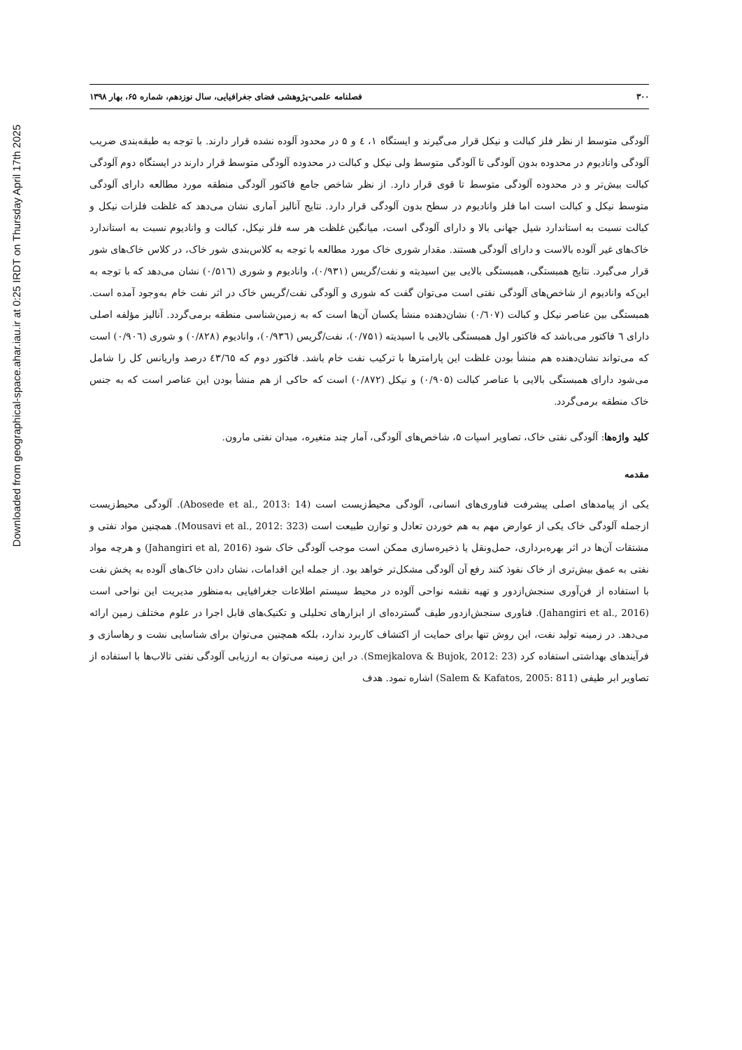Downloaded from geographical-space.ahar.iau.ir at 0:25 IRDT on Thursday April 17th 2025
۳۰۰ فصلنامه علمی-پژوهشی فضای جغرافیایی، سال نوزدهم، شماره ۶۵، بهار ۱۳۹۸
آلودگی متوسط از نظر فلز کبالت و نیکل قرار می‌گیرند و ایستگاه ۱، ٤ و ۵ در محدود آلوده نشده قرار دارند. با توجه به طبقه‌بندی ضریب آلودگی وانادیوم در محدوده بدون آلودگی تا آلودگی متوسط ولی نیکل و کبالت در محدوده آلودگی متوسط قرار دارند در ایستگاه دوم آلودگی کبالت بیش‌تر و در محدوده آلودگی متوسط تا قوی قرار دارد. از نظر شاخص جامع فاکتور آلودگی منطقه مورد مطالعه دارای آلودگی متوسط نیکل و کبالت است اما فلز وانادیوم در سطح بدون آلودگی قرار دارد. نتایج آنالیز آماری نشان می‌دهد که غلظت فلزات نیکل و کبالت نسبت به استاندارد شیل جهانی بالا و دارای آلودگی است، میانگین غلظت هر سه فلز نیکل، کبالت و وانادیوم نسبت به استاندارد خاک‌های غیر آلوده بالاست و دارای آلودگی هستند. مقدار شوری خاک مورد مطالعه با توجه به کلاس‌بندی شور خاک، در کلاس خاک‌های شور قرار می‌گیرد. نتایج همبستگی، همبستگی بالایی بین اسیدیته و نفت/گریس (۰/۹۳۱)، وانادیوم و شوری (۰/۵۱٦) نشان می‌دهد که با توجه به این‌که وانادیوم از شاخص‌های آلودگی نفتی است می‌توان گفت که شوری و آلودگی نفت/گریس خاک در اثر نفت خام به‌وجود آمده است. همبستگی بین عناصر نیکل و کبالت (۰/٦۰۷) نشان‌دهنده منشأ یکسان آن‌ها است که به زمین‌شناسی منطقه برمی‌گردد. آنالیز مؤلفه اصلی دارای ٦ فاکتور می‌باشد که فاکتور اول همبستگی بالایی با اسیدیته (۰/۷۵۱)، نفت/گریس (۰/۹۳٦)، وانادیوم (۰/۸۲۸) و شوری (۰/۹۰٦) است که می‌تواند نشان‌دهنده هم منشأ بودن غلظت این پارامترها با ترکیب نفت خام باشد. فاکتور دوم که ٤۳/٦۵ درصد واریانس کل را شامل می‌شود دارای همبستگی بالایی با عناصر کبالت (۰/۹۰۵) و نیکل (۰/۸۷۲) است که حاکی از هم منشأ بودن این عناصر است که به جنس خاک منطقه برمی‌گردد.
کلید واژه‌ها: آلودگی نفتی خاک، تصاویر اسپات ۵، شاخص‌های آلودگی، آمار چند متغیره، میدان نفتی مارون.
مقدمه
یکی از پیامدهای اصلی پیشرفت فناوری‌های انسانی، آلودگی محیط‌زیست است (Abosede et al., 2013: 14). آلودگی محیط‌زیست ازجمله آلودگی خاک یکی از عوارض مهم به هم خوردن تعادل و توازن طبیعت است (Mousavi et al., 2012: 323). همچنین مواد نفتی و مشتقات آن‌ها در اثر بهره‌برداری، حمل‌ونقل یا ذخیره‌سازی ممکن است موجب آلودگی خاک شود (Jahangiri et al, 2016) و هرچه مواد نفتی به عمق بیش‌تری از خاک نفوذ کنند رفع آن آلودگی مشکل‌تر خواهد بود. از جمله این اقدامات، نشان دادن خاک‌های آلوده به پخش نفت با استفاده از فن‌آوری سنجش‌ازدور و تهیه نقشه نواحی آلوده در محیط سیستم اطلاعات جغرافیایی به‌منظور مدیریت این نواحی است (Jahangiri et al., 2016). فناوری سنجش‌ازدور طیف گسترده‌ای از ابزارهای تحلیلی و تکنیک‌های قابل اجرا در علوم مختلف زمین ارائه می‌دهد. در زمینه تولید نفت، این روش تنها برای حمایت از اکتشاف کاربرد ندارد، بلکه همچنین می‌توان برای شناسایی نشت و رهاسازی و فرآیندهای بهداشتی استفاده کرد (Smejkalova & Bujok, 2012: 23). در این زمینه می‌توان به ارزیابی آلودگی نفتی تالاب‌ها با استفاده از تصاویر ابر طیفی (Salem & Kafatos, 2005: 811) اشاره نمود. هدف